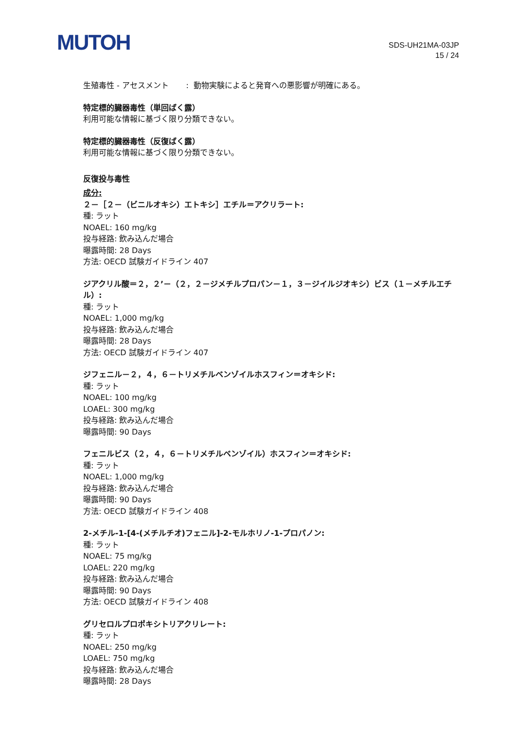MUTOH
SDS-UH21MA-03JP
15 / 24
生殖毒性 - アセスメント : 動物実験によると発育への悪影響が明確にある。
特定標的臓器毒性（単回ばく露）
利用可能な情報に基づく限り分類できない。
特定標的臓器毒性（反復ばく露）
利用可能な情報に基づく限り分類できない。
反復投与毒性
成分:
２－［２－（ビニルオキシ）エトキシ］エチル＝アクリラート:
種: ラット
NOAEL: 160 mg/kg
投与経路: 飲み込んだ場合
曝露時間: 28 Days
方法: OECD 試験ガイドライン 407
ジアクリル酸＝２，２’－（２，２－ジメチルプロパン－１，３－ジイルジオキシ）ビス（１－メチルエチル）:
種: ラット
NOAEL: 1,000 mg/kg
投与経路: 飲み込んだ場合
曝露時間: 28 Days
方法: OECD 試験ガイドライン 407
ジフェニル－２，４，６－トリメチルベンゾイルホスフィン＝オキシド:
種: ラット
NOAEL: 100 mg/kg
LOAEL: 300 mg/kg
投与経路: 飲み込んだ場合
曝露時間: 90 Days
フェニルビス（２，４，６－トリメチルベンゾイル）ホスフィン＝オキシド:
種: ラット
NOAEL: 1,000 mg/kg
投与経路: 飲み込んだ場合
曝露時間: 90 Days
方法: OECD 試験ガイドライン 408
2-メチル-1-[4-(メチルチオ)フェニル]-2-モルホリノ-1-プロパノン:
種: ラット
NOAEL: 75 mg/kg
LOAEL: 220 mg/kg
投与経路: 飲み込んだ場合
曝露時間: 90 Days
方法: OECD 試験ガイドライン 408
グリセロルプロポキシトリアクリレート:
種: ラット
NOAEL: 250 mg/kg
LOAEL: 750 mg/kg
投与経路: 飲み込んだ場合
曝露時間: 28 Days